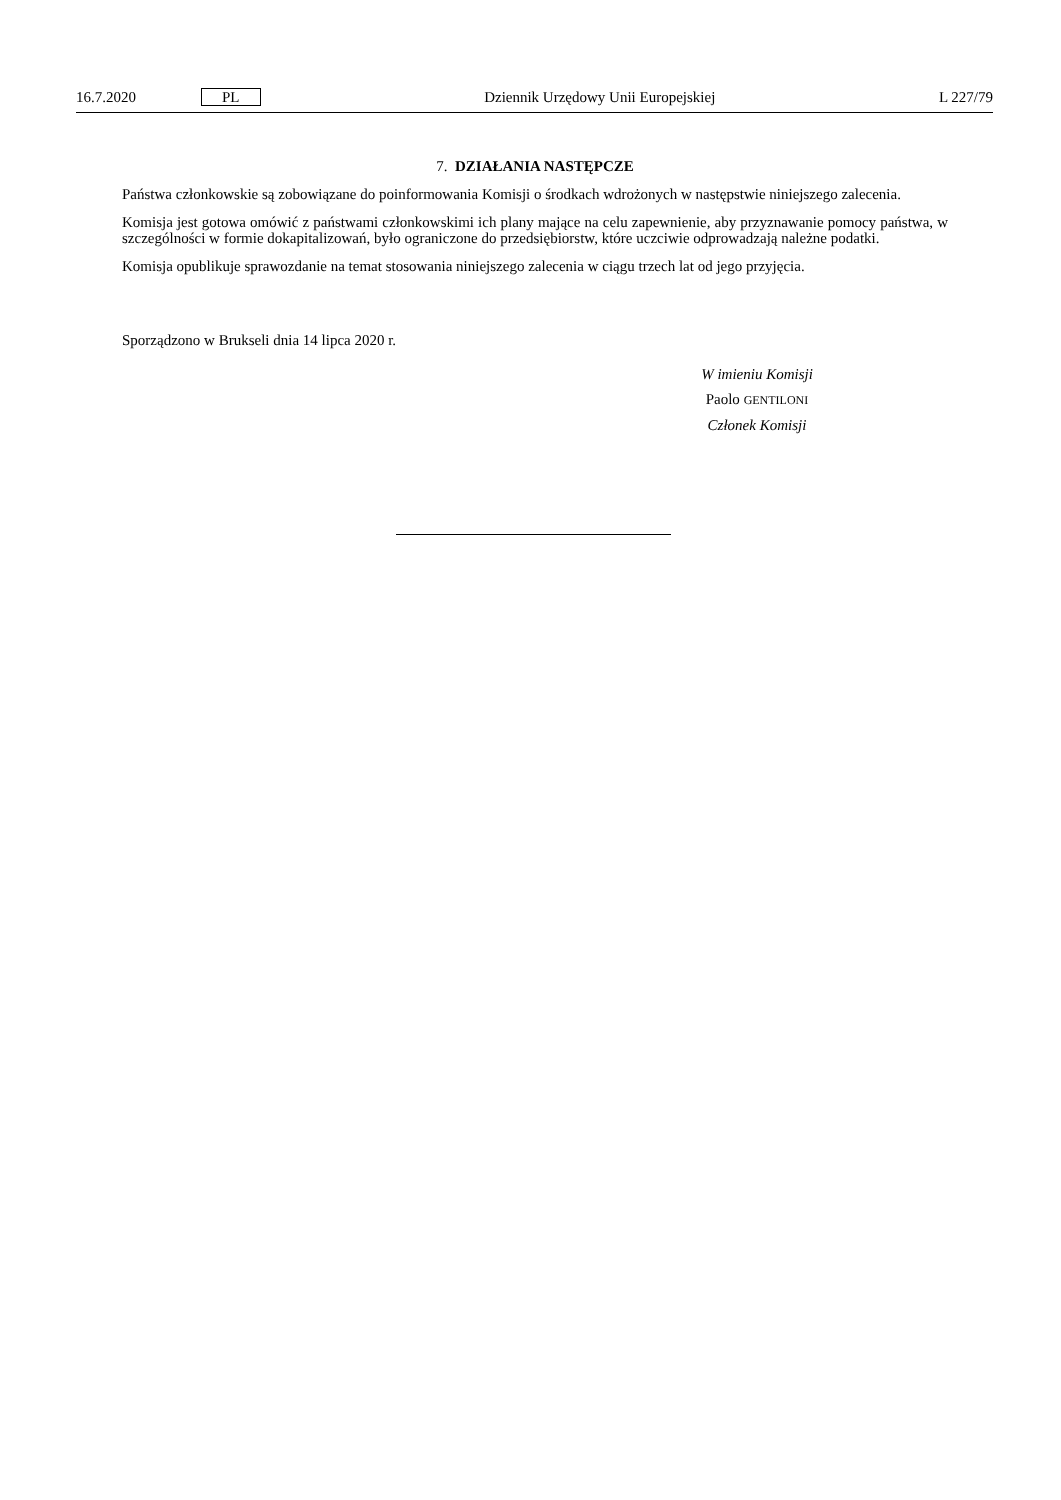16.7.2020 PL Dziennik Urzędowy Unii Europejskiej L 227/79
7. DZIAŁANIA NASTĘPCZE
Państwa członkowskie są zobowiązane do poinformowania Komisji o środkach wdrożonych w następstwie niniejszego zalecenia.
Komisja jest gotowa omówić z państwami członkowskimi ich plany mające na celu zapewnienie, aby przyznawanie pomocy państwa, w szczególności w formie dokapitalizowań, było ograniczone do przedsiębiorstw, które uczciwie odprowadzają należne podatki.
Komisja opublikuje sprawozdanie na temat stosowania niniejszego zalecenia w ciągu trzech lat od jego przyjęcia.
Sporządzono w Brukseli dnia 14 lipca 2020 r.
W imieniu Komisji
Paolo GENTILONI
Członek Komisji